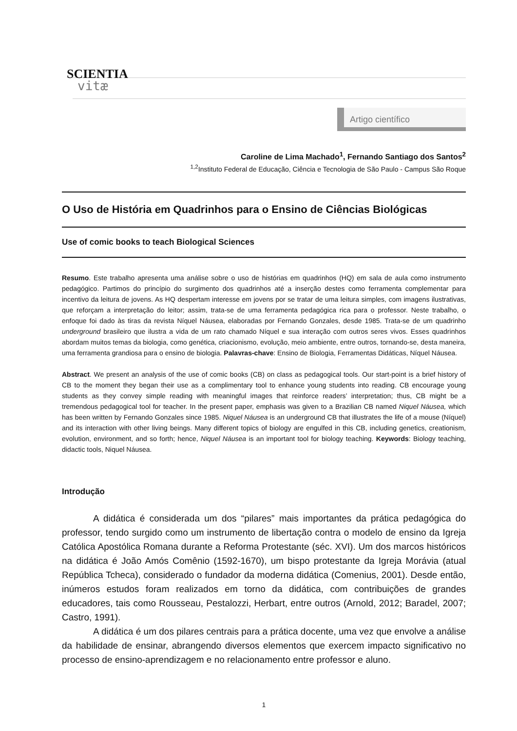SCIENTIA
vitæ
Artigo científico
Caroline de Lima Machado<sup>1</sup>, Fernando Santiago dos Santos<sup>2</sup>
<sup>1,2</sup>Instituto Federal de Educação, Ciência e Tecnologia de São Paulo - Campus São Roque
O Uso de História em Quadrinhos para o Ensino de Ciências Biológicas
Use of comic books to teach Biological Sciences
Resumo. Este trabalho apresenta uma análise sobre o uso de histórias em quadrinhos (HQ) em sala de aula como instrumento pedagógico. Partimos do princípio do surgimento dos quadrinhos até a inserção destes como ferramenta complementar para incentivo da leitura de jovens. As HQ despertam interesse em jovens por se tratar de uma leitura simples, com imagens ilustrativas, que reforçam a interpretação do leitor; assim, trata-se de uma ferramenta pedagógica rica para o professor. Neste trabalho, o enfoque foi dado às tiras da revista Níquel Náusea, elaboradas por Fernando Gonzales, desde 1985. Trata-se de um quadrinho underground brasileiro que ilustra a vida de um rato chamado Níquel e sua interação com outros seres vivos. Esses quadrinhos abordam muitos temas da biologia, como genética, criacionismo, evolução, meio ambiente, entre outros, tornando-se, desta maneira, uma ferramenta grandiosa para o ensino de biologia. Palavras-chave: Ensino de Biologia, Ferramentas Didáticas, Níquel Náusea.
Abstract. We present an analysis of the use of comic books (CB) on class as pedagogical tools. Our start-point is a brief history of CB to the moment they began their use as a complimentary tool to enhance young students into reading. CB encourage young students as they convey simple reading with meaningful images that reinforce readers’ interpretation; thus, CB might be a tremendous pedagogical tool for teacher. In the present paper, emphasis was given to a Brazilian CB named Niquel Náusea, which has been written by Fernando Gonzales since 1985. Niquel Náusea is an underground CB that illustrates the life of a mouse (Níquel) and its interaction with other living beings. Many different topics of biology are engulfed in this CB, including genetics, creationism, evolution, environment, and so forth; hence, Niquel Náusea is an important tool for biology teaching. Keywords: Biology teaching, didactic tools, Niquel Náusea.
Introdução
A didática é considerada um dos “pilares” mais importantes da prática pedagógica do professor, tendo surgido como um instrumento de libertação contra o modelo de ensino da Igreja Católica Apostólica Romana durante a Reforma Protestante (séc. XVI). Um dos marcos históricos na didática é João Amós Comênio (1592-1670), um bispo protestante da Igreja Morávia (atual República Tcheca), considerado o fundador da moderna didática (Comenius, 2001). Desde então, inúmeros estudos foram realizados em torno da didática, com contribuições de grandes educadores, tais como Rousseau, Pestalozzi, Herbart, entre outros (Arnold, 2012; Baradel, 2007; Castro, 1991).
A didática é um dos pilares centrais para a prática docente, uma vez que envolve a análise da habilidade de ensinar, abrangendo diversos elementos que exercem impacto significativo no processo de ensino-aprendizagem e no relacionamento entre professor e aluno.
1